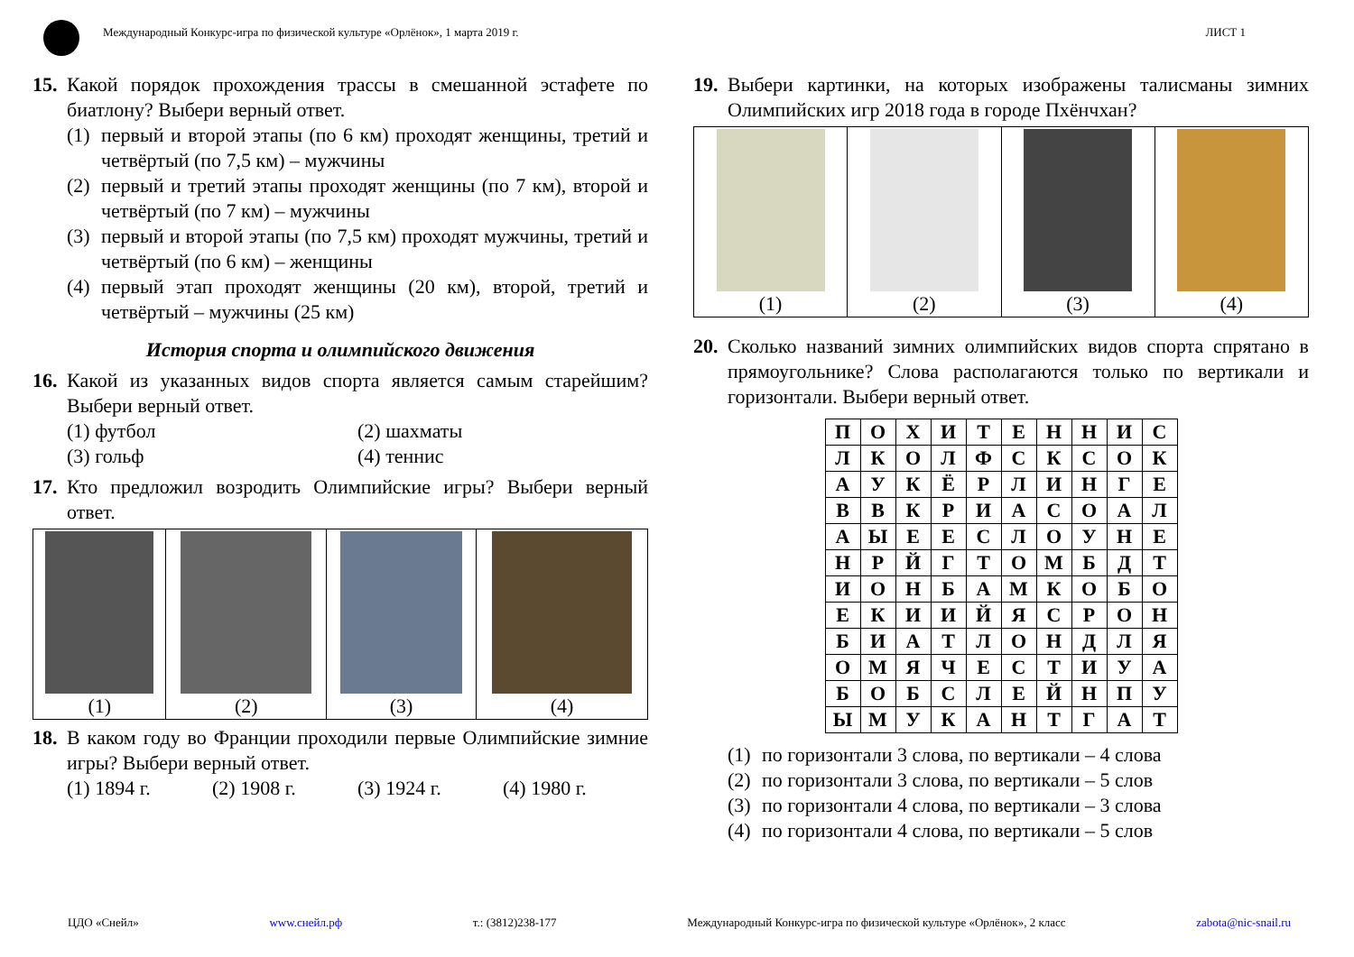Международный Конкурс-игра по физической культуре «Орлёнок», 1 марта 2019 г.
ЛИСТ 1
15.
Какой порядок прохождения трассы в смешанной эстафете по биатлону? Выбери верный ответ.
(1)
первый и второй этапы (по 6 км) проходят женщины, третий и четвёртый (по 7,5 км) – мужчины
(2)
первый и третий этапы проходят женщины (по 7 км), второй и четвёртый (по 7 км) – мужчины
(3)
первый и второй этапы (по 7,5 км) проходят мужчины, третий и четвёртый (по 6 км) – женщины
(4)
первый этап проходят женщины (20 км), второй, третий и четвёртый – мужчины (25 км)
История спорта и олимпийского движения
16.
Какой из указанных видов спорта является самым старейшим? Выбери верный ответ.
(1) футбол
(2) шахматы
(3) гольф
(4) теннис
17.
Кто предложил возродить Олимпийские игры? Выбери верный ответ.
| (1) | (2) | (3) | (4) |
18.
В каком году во Франции проходили первые Олимпийские зимние игры? Выбери верный ответ.
(1) 1894 г.
(2) 1908 г.
(3) 1924 г.
(4) 1980 г.
19.
Выбери картинки, на которых изображены талисманы зимних Олимпийских игр 2018 года в городе Пхёнчхан?
| (1) | (2) | (3) | (4) |
20.
Сколько названий зимних олимпийских видов спорта спрятано в прямоугольнике? Слова располагаются только по вертикали и горизонтали. Выбери верный ответ.
| П | О | Х | И | Т | Е | Н | Н | И | С |
| Л | К | О | Л | Ф | С | К | С | О | К |
| А | У | К | Ё | Р | Л | И | Н | Г | Е |
| В | В | К | Р | И | А | С | О | А | Л |
| А | Ы | Е | Е | С | Л | О | У | Н | Е |
| Н | Р | Й | Г | Т | О | М | Б | Д | Т |
| И | О | Н | Б | А | М | К | О | Б | О |
| Е | К | И | И | Й | Я | С | Р | О | Н |
| Б | И | А | Т | Л | О | Н | Д | Л | Я |
| О | М | Я | Ч | Е | С | Т | И | У | А |
| Б | О | Б | С | Л | Е | Й | Н | П | У |
| Ы | М | У | К | А | Н | Т | Г | А | Т |
(1)
по горизонтали 3 слова, по вертикали – 4 слова
(2)
по горизонтали 3 слова, по вертикали – 5 слов
(3)
по горизонтали 4 слова, по вертикали – 3 слова
(4)
по горизонтали 4 слова, по вертикали – 5 слов
ЦДО «Снейл» www.снейл.рф т.: (3812)238-177 Международный Конкурс-игра по физической культуре «Орлёнок», 2 класс zabota@nic-snail.ru